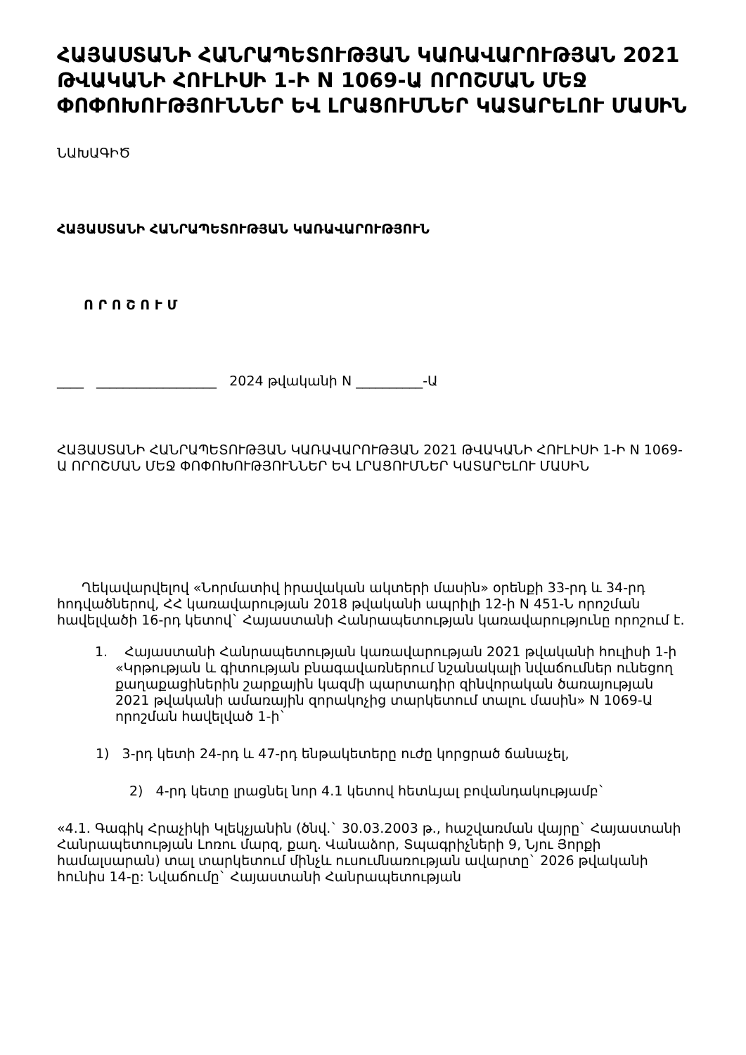ՀԱՅԱՍՏԱՆԻ ՀԱՆՐԱՊԵՏՈՒԹՅԱՆ ԿԱՌԱՎԱՐՈՒԹՅԱՆ 2021 ԹՎԱԿԱՆԻ ՀՈՒԼԻՍԻ 1-Ի N 1069-Ա ՈՐՈՇՄԱՆ ՄԵՋ ՓՈՓՈԽՈՒԹՅՈՒՆՆԵՐ ԵՎ ԼՐԱՑՈՒՄՆԵՐ ԿԱՏԱՐԵԼՈՒ ՄԱՍԻՆ
ՆԱԽԱԳԻԾ
ՀԱՅԱՍՏԱՆԻ ՀԱՆՐԱՊԵՏՈՒԹՅԱՆ ԿԱՌԱՎԱՐՈՒԹՅՈՒՆ
Ո Ր Ո Շ Ո Ւ Մ
____ __________________ 2024 թվականի N __________-Ա
ՀԱՅԱՍՏԱՆԻ ՀԱՆՐԱՊԵՏՈՒԹՅԱՆ ԿԱՌԱՎԱՐՈՒԹՅԱՆ 2021 ԹՎԱԿԱՆԻ ՀՈՒԼԻՍԻ 1-Ի N 1069-Ա ՈՐՈՇՄԱՆ ՄԵՋ ՓՈՓՈԽՈՒԹՅՈՒՆՆԵՐ ԵՎ ԼՐԱՑՈՒՄՆԵՐ ԿԱՏԱՐԵԼՈՒ ՄԱՍԻՆ
Ղեկավարվելով «Նորմատիվ իրավական ակտերի մասին» օրենքի 33-րդ և 34-րդ հոդվածներով, ՀՀ կառավարության 2018 թվականի ապրիլի 12-ի N 451-Ն որոշման հավելվածի 16-րդ կետով` Հայաստանի Հանրապետության կառավարությունը որոշում է.
1. Հայաստանի Հանրապետության կառավարության 2021 թվականի հուլիսի 1-ի «Կրթության և գիտության բնագավառներում նշանակալի նվաճումներ ունեցող քաղաքացիներին շարքային կազմի պարտադիր զինվորական ծառայության 2021 թվականի ամառային զորակոչից տարկետում տալու մասին» N 1069-Ա որոշման հավելված 1-ի`
1) 3-րդ կետի 24-րդ և 47-րդ ենթակետերը ուժը կորցրած ճանաչել,
2) 4-րդ կետը լրացնել նոր 4.1 կետով հետևյալ բովանդակությամբ`
«4.1. Գագիկ Հրաչիկի Կլեկչյանին (ծնվ.` 30.03.2003 թ., հաշվառման վայրը` Հայաստանի Հանրապետության Լոռու մարզ, քաղ. Վանաձոր, Տպագրիչների 9, Նյու Յորքի համալսարան) տալ տարկետում մինչև ուսումնառության ավարտը` 2026 թվականի հունիս 14-ը: Նվաճումը` Հայաստանի Հանրապետության